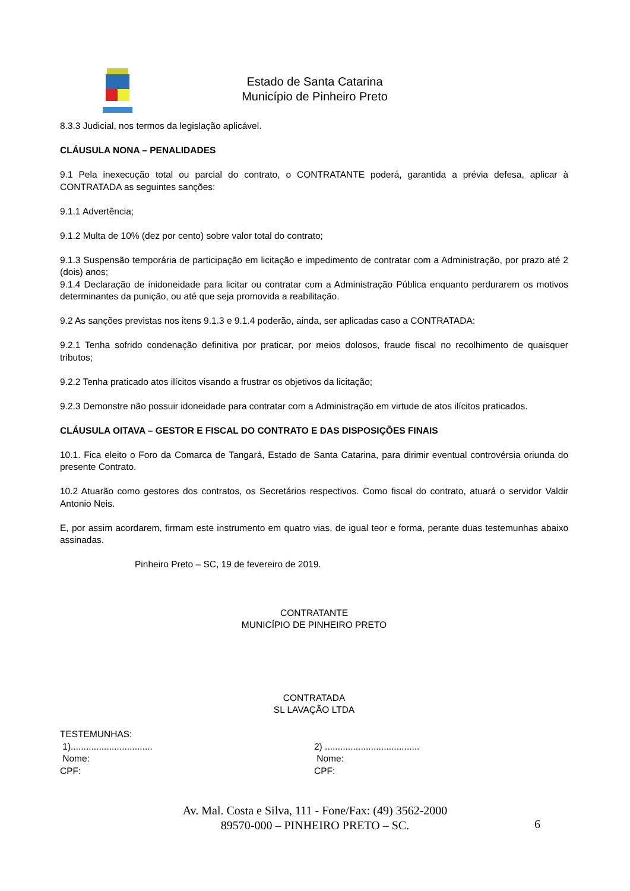Estado de Santa Catarina
Município de Pinheiro Preto
8.3.3 Judicial, nos termos da legislação aplicável.
CLÁUSULA NONA – PENALIDADES
9.1 Pela inexecução total ou parcial do contrato, o CONTRATANTE poderá, garantida a prévia defesa, aplicar à CONTRATADA as seguintes sanções:
9.1.1 Advertência;
9.1.2 Multa de 10% (dez por cento) sobre valor total do contrato;
9.1.3 Suspensão temporária de participação em licitação e impedimento de contratar com a Administração, por prazo até 2 (dois) anos;
9.1.4 Declaração de inidoneidade para licitar ou contratar com a Administração Pública enquanto perdurarem os motivos determinantes da punição, ou até que seja promovida a reabilitação.
9.2 As sanções previstas nos itens 9.1.3 e 9.1.4 poderão, ainda, ser aplicadas caso a CONTRATADA:
9.2.1 Tenha sofrido condenação definitiva por praticar, por meios dolosos, fraude fiscal no recolhimento de quaisquer tributos;
9.2.2 Tenha praticado atos ilícitos visando a frustrar os objetivos da licitação;
9.2.3 Demonstre não possuir idoneidade para contratar com a Administração em virtude de atos ilícitos praticados.
CLÁUSULA OITAVA – GESTOR E FISCAL DO CONTRATO E DAS DISPOSIÇÕES FINAIS
10.1. Fica eleito o Foro da Comarca de Tangará, Estado de Santa Catarina, para dirimir eventual controvérsia oriunda do presente Contrato.
10.2 Atuarão como gestores dos contratos, os Secretários respectivos. Como fiscal do contrato, atuará o servidor Valdir Antonio Neis.
E, por assim acordarem, firmam este instrumento em quatro vias, de igual teor e forma, perante duas testemunhas abaixo assinadas.
Pinheiro Preto – SC, 19 de fevereiro de 2019.
CONTRATANTE
MUNICÍPIO DE PINHEIRO PRETO
CONTRATADA
SL LAVAÇÃO LTDA
TESTEMUNHAS:
1)................................
Nome:
CPF:
2) .....................................
Nome:
CPF:
Av. Mal. Costa e Silva, 111 - Fone/Fax: (49) 3562-2000
89570-000 – PINHEIRO PRETO – SC.
6